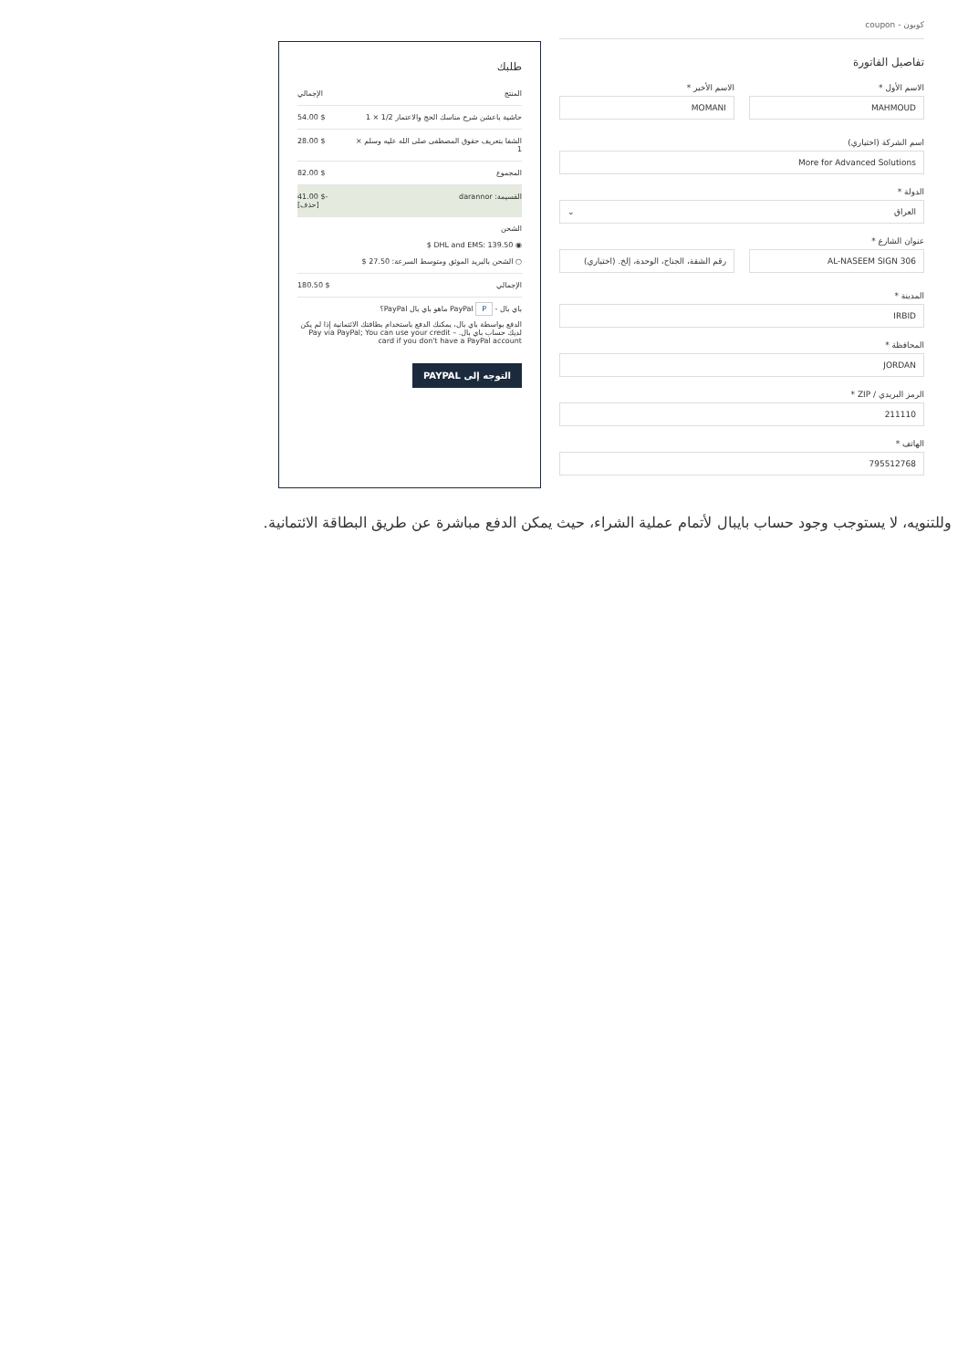كوبون - coupon
تفاصيل الفاتورة
الاسم الأول *
MAHMOUD
الاسم الأخير *
MOMANI
اسم الشركة (اختياري)
More for Advanced Solutions
الدولة *
العراق ⌄
عنوان الشارع *
AL-NASEEM SIGN 306 رقم الشقة، الجناح، الوحدة، إلخ. (اختياري)
المدينة *
IRBID
المحافظة *
JORDAN
الرمز البريدي / ZIP *
211110
الهاتف *
795512768
طلبك
| المنتج | الإجمالي |
| --- | --- |
| حاشية باعشن شرح مناسك الحج والاعتمار 1/2 × 1 | $ 54.00 |
| الشفا بتعريف حقوق المصطفى صلى الله عليه وسلم × 1 | $ 28.00 |
| المجموع | $ 82.00 |
| القسيمة: darannor | -$ 41.00 [حذف] |
| الشحن ◉ DHL and EMS: 139.50 $ ○ الشحن بالبريد الموثق ومتوسط السرعة: 27.50 $ | |
| الإجمالي | $ 180.50 |
باي بال - PayPal P ماهو باي بال PayPal؟
الدفع بواسطة باي بال، يمكنك الدفع باستخدام بطاقتك الائتمانية إذا لم يكن لديك حساب باي بال. – Pay via PayPal; You can use your credit card if you don't have a PayPal account
التوجه إلى PAYPAL
وللتنويه، لا يستوجب وجود حساب بايبال لأتمام عملية الشراء، حيث يمكن الدفع مباشرة عن طريق البطاقة الائتمانية.